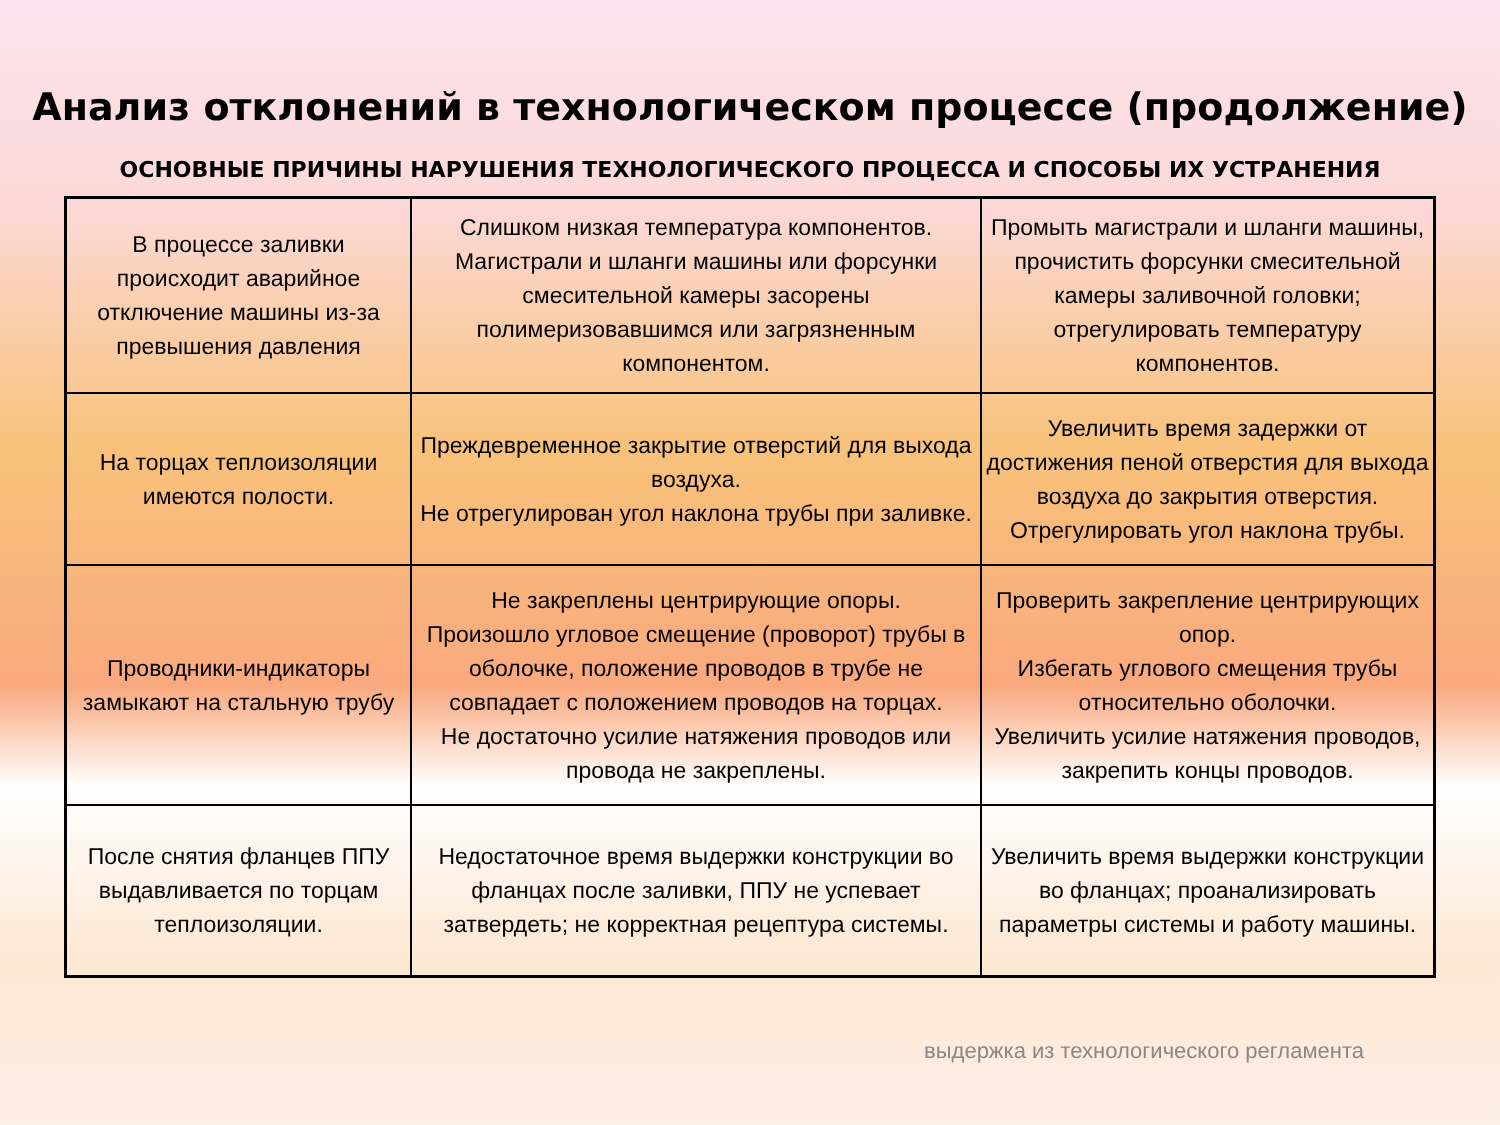Анализ отклонений в технологическом процессе (продолжение)
ОСНОВНЫЕ ПРИЧИНЫ НАРУШЕНИЯ ТЕХНОЛОГИЧЕСКОГО ПРОЦЕССА И СПОСОБЫ ИХ УСТРАНЕНИЯ
| В процессе заливки происходит аварийное отключение машины из-за превышения давления | Слишком низкая температура компонентов. Магистрали и шланги машины или форсунки смесительной камеры засорены полимеризовавшимся или загрязненным компонентом. | Промыть магистрали и шланги машины, прочистить форсунки смесительной камеры заливочной головки; отрегулировать температуру компонентов. |
| На торцах теплоизоляции имеются полости. | Преждевременное закрытие отверстий для выхода воздуха. Не отрегулирован угол наклона трубы при заливке. | Увеличить время задержки от достижения пеной отверстия для выхода воздуха до закрытия отверстия. Отрегулировать угол наклона трубы. |
| Проводники-индикаторы замыкают на стальную трубу | Не закреплены центрирующие опоры. Произошло угловое смещение (проворот) трубы в оболочке, положение проводов в трубе не совпадает с положением проводов на торцах. Не достаточно усилие натяжения проводов или провода не закреплены. | Проверить закрепление центрирующих опор. Избегать углового смещения трубы относительно оболочки. Увеличить усилие натяжения проводов, закрепить концы проводов. |
| После снятия фланцев ППУ выдавливается по торцам теплоизоляции. | Недостаточное время выдержки конструкции во фланцах после заливки, ППУ не успевает затвердеть; не корректная рецептура системы. | Увеличить время выдержки конструкции во фланцах; проанализировать параметры системы и работу машины. |
выдержка из технологического регламента